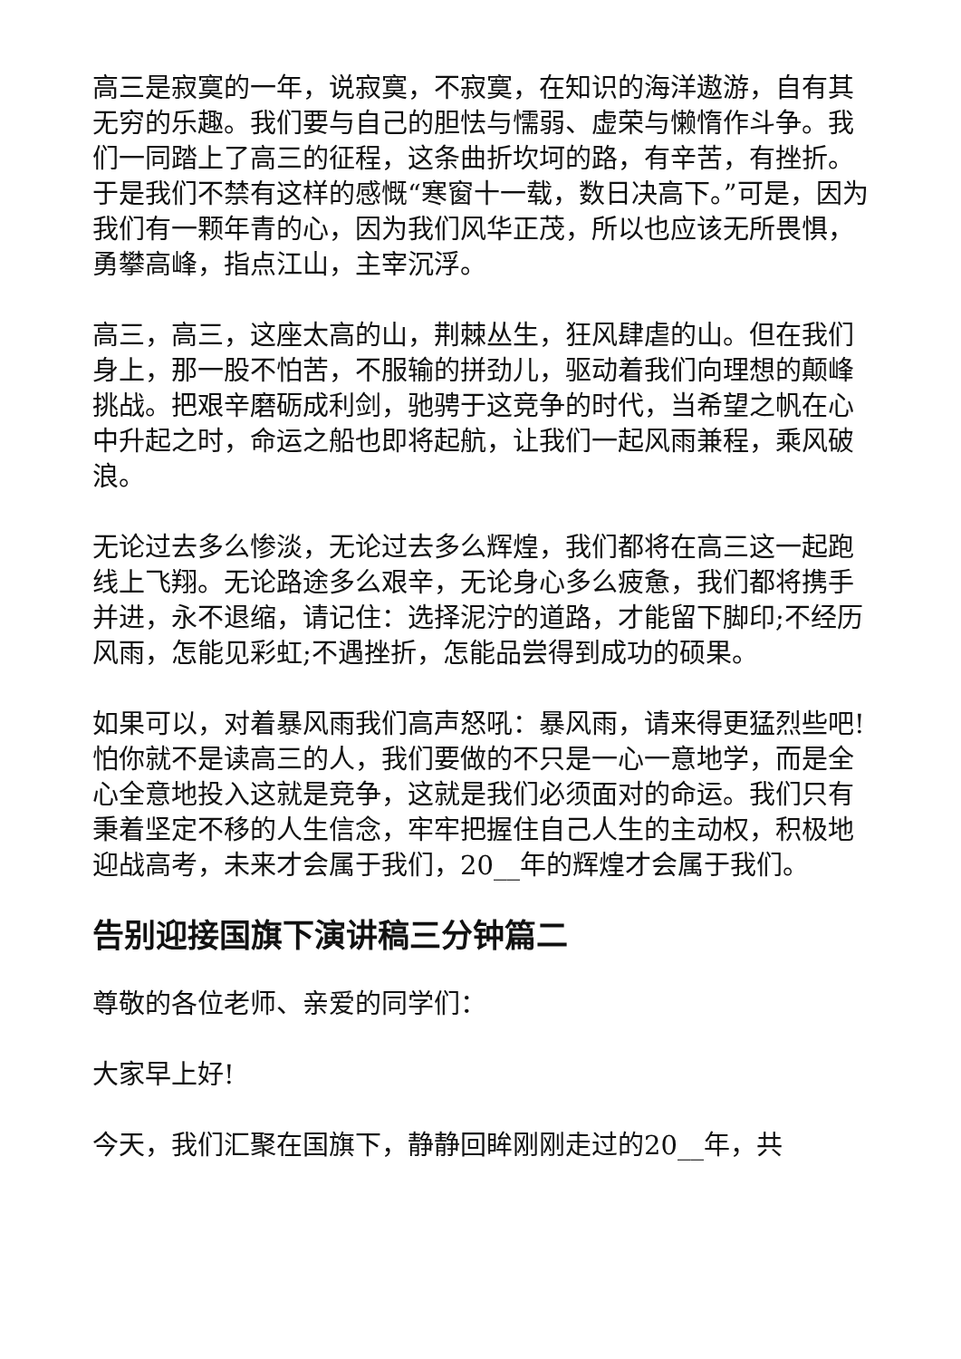高三是寂寞的一年，说寂寞，不寂寞，在知识的海洋遨游，自有其无穷的乐趣。我们要与自己的胆怯与懦弱、虚荣与懒惰作斗争。我们一同踏上了高三的征程，这条曲折坎坷的路，有辛苦，有挫折。于是我们不禁有这样的感慨“寒窗十一载，数日决高下。”可是，因为我们有一颗年青的心，因为我们风华正茂，所以也应该无所畏惧，勇攀高峰，指点江山，主宰沉浮。
高三，高三，这座太高的山，荆棘丛生，狂风肆虐的山。但在我们身上，那一股不怕苦，不服输的拼劲儿，驱动着我们向理想的颠峰挑战。把艰辛磨砺成利剑，驰骋于这竞争的时代，当希望之帆在心中升起之时，命运之船也即将起航，让我们一起风雨兼程，乘风破浪。
无论过去多么惨淡，无论过去多么辉煌，我们都将在高三这一起跑线上飞翔。无论路途多么艰辛，无论身心多么疲惫，我们都将携手并进，永不退缩，请记住：选择泥泞的道路，才能留下脚印;不经历风雨，怎能见彩虹;不遇挫折，怎能品尝得到成功的硕果。
如果可以，对着暴风雨我们高声怒吼：暴风雨，请来得更猛烈些吧!怕你就不是读高三的人，我们要做的不只是一心一意地学，而是全心全意地投入这就是竞争，这就是我们必须面对的命运。我们只有秉着坚定不移的人生信念，牢牢把握住自己人生的主动权，积极地迎战高考，未来才会属于我们，20__年的辉煌才会属于我们。
告别迎接国旗下演讲稿三分钟篇二
尊敬的各位老师、亲爱的同学们：
大家早上好!
今天，我们汇聚在国旗下，静静回眸刚刚走过的20__年，共